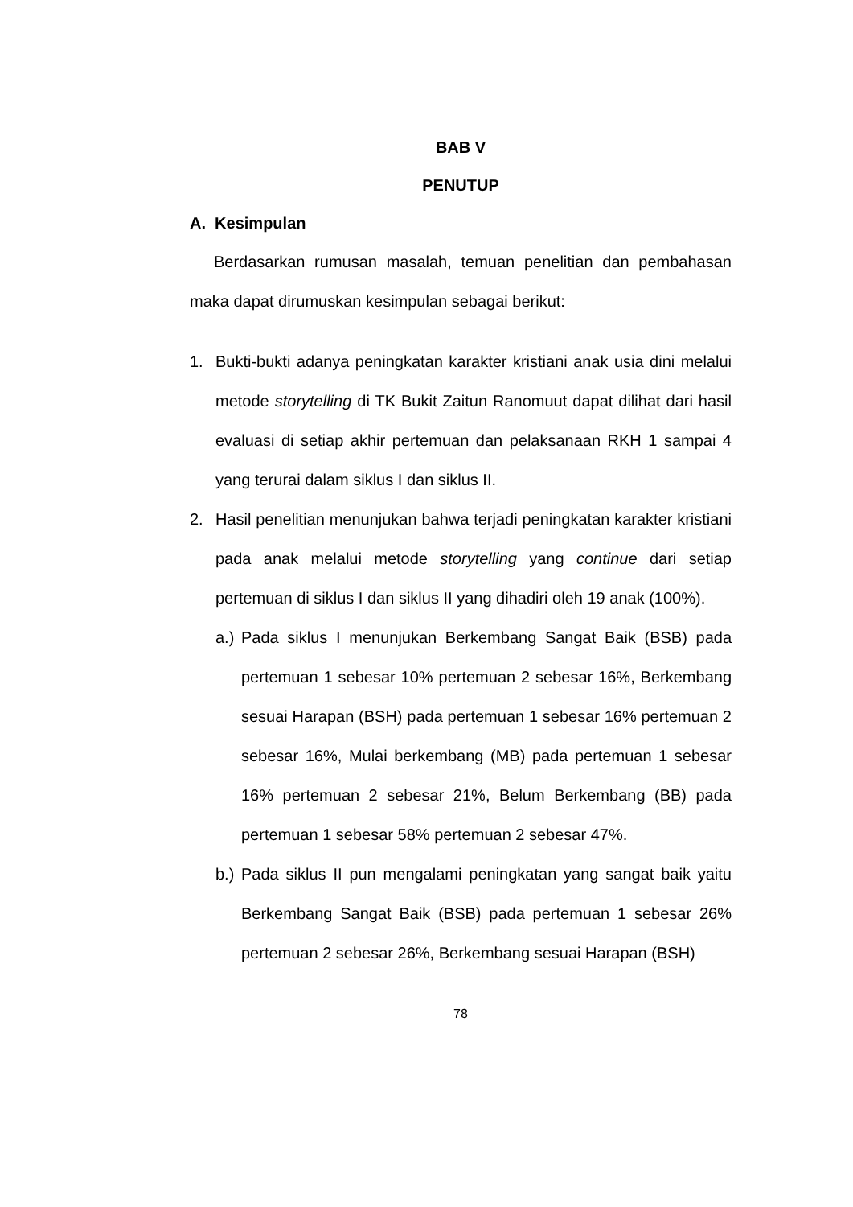BAB V
PENUTUP
A. Kesimpulan
Berdasarkan rumusan masalah, temuan penelitian dan pembahasan maka dapat dirumuskan kesimpulan sebagai berikut:
1. Bukti-bukti adanya peningkatan karakter kristiani anak usia dini melalui metode storytelling di TK Bukit Zaitun Ranomuut dapat dilihat dari hasil evaluasi di setiap akhir pertemuan dan pelaksanaan RKH 1 sampai 4 yang terurai dalam siklus I dan siklus II.
2. Hasil penelitian menunjukan bahwa terjadi peningkatan karakter kristiani pada anak melalui metode storytelling yang continue dari setiap pertemuan di siklus I dan siklus II yang dihadiri oleh 19 anak (100%).
a.)
Pada siklus I menunjukan Berkembang Sangat Baik (BSB) pada pertemuan 1 sebesar 10% pertemuan 2 sebesar 16%, Berkembang sesuai Harapan (BSH) pada pertemuan 1 sebesar 16% pertemuan 2 sebesar 16%, Mulai berkembang (MB) pada pertemuan 1 sebesar 16% pertemuan 2 sebesar 21%, Belum Berkembang (BB) pada pertemuan 1 sebesar 58% pertemuan 2 sebesar 47%.
b.)
Pada siklus II pun mengalami peningkatan yang sangat baik yaitu Berkembang Sangat Baik (BSB) pada pertemuan 1 sebesar 26% pertemuan 2 sebesar 26%, Berkembang sesuai Harapan (BSH)
78